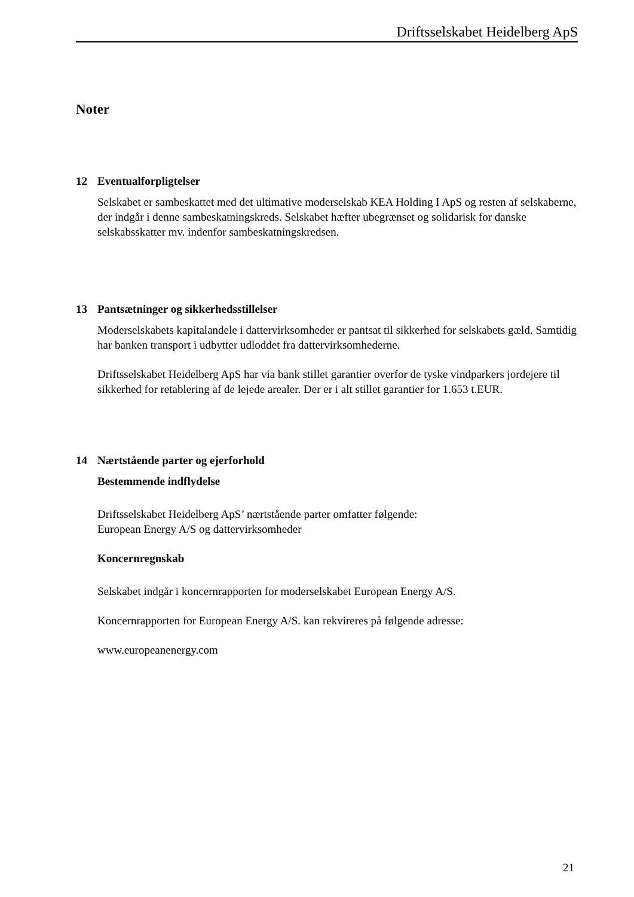Driftsselskabet Heidelberg ApS
Noter
12 Eventualforpligtelser
Selskabet er sambeskattet med det ultimative moderselskab KEA Holding I ApS og resten af selskaberne, der indgår i denne sambeskatningskreds. Selskabet hæfter ubegrænset og solidarisk for danske selskabsskatter mv. indenfor sambeskatningskredsen.
13 Pantsætninger og sikkerhedsstillelser
Moderselskabets kapitalandele i dattervirksomheder er pantsat til sikkerhed for selskabets gæld. Samtidig har banken transport i udbytter udloddet fra dattervirksomhederne.
Driftsselskabet Heidelberg ApS har via bank stillet garantier overfor de tyske vindparkers jordejere til sikkerhed for retablering af de lejede arealer. Der er i alt stillet garantier for 1.653 t.EUR.
14 Nærtstående parter og ejerforhold
Bestemmende indflydelse
Driftsselskabet Heidelberg ApS’ nærtstående parter omfatter følgende:
European Energy A/S og dattervirksomheder
Koncernregnskab
Selskabet indgår i koncernrapporten for moderselskabet European Energy A/S.
Koncernrapporten for European Energy A/S. kan rekvireres på følgende adresse:
www.europeanenergy.com
21